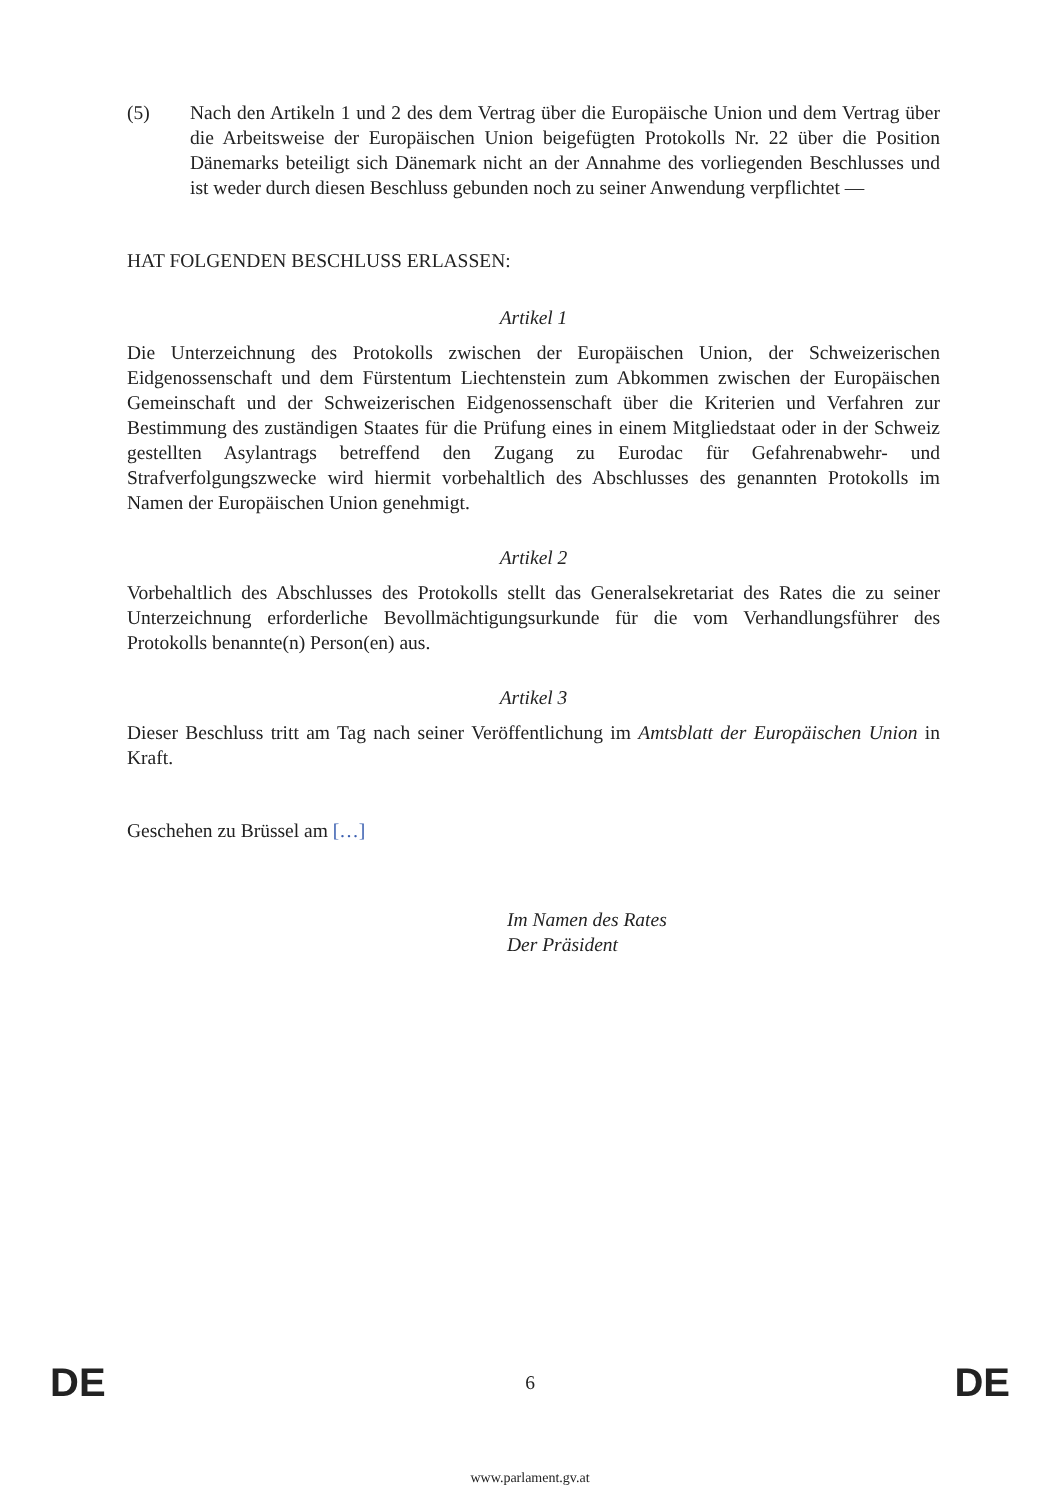(5) Nach den Artikeln 1 und 2 des dem Vertrag über die Europäische Union und dem Vertrag über die Arbeitsweise der Europäischen Union beigefügten Protokolls Nr. 22 über die Position Dänemarks beteiligt sich Dänemark nicht an der Annahme des vorliegenden Beschlusses und ist weder durch diesen Beschluss gebunden noch zu seiner Anwendung verpflichtet —
HAT FOLGENDEN BESCHLUSS ERLASSEN:
Artikel 1
Die Unterzeichnung des Protokolls zwischen der Europäischen Union, der Schweizerischen Eidgenossenschaft und dem Fürstentum Liechtenstein zum Abkommen zwischen der Europäischen Gemeinschaft und der Schweizerischen Eidgenossenschaft über die Kriterien und Verfahren zur Bestimmung des zuständigen Staates für die Prüfung eines in einem Mitgliedstaat oder in der Schweiz gestellten Asylantrags betreffend den Zugang zu Eurodac für Gefahrenabwehr- und Strafverfolgungszwecke wird hiermit vorbehaltlich des Abschlusses des genannten Protokolls im Namen der Europäischen Union genehmigt.
Artikel 2
Vorbehaltlich des Abschlusses des Protokolls stellt das Generalsekretariat des Rates die zu seiner Unterzeichnung erforderliche Bevollmächtigungsurkunde für die vom Verhandlungsführer des Protokolls benannte(n) Person(en) aus.
Artikel 3
Dieser Beschluss tritt am Tag nach seiner Veröffentlichung im Amtsblatt der Europäischen Union in Kraft.
Geschehen zu Brüssel am […]
Im Namen des Rates
Der Präsident
DE 6 DE
www.parlament.gv.at